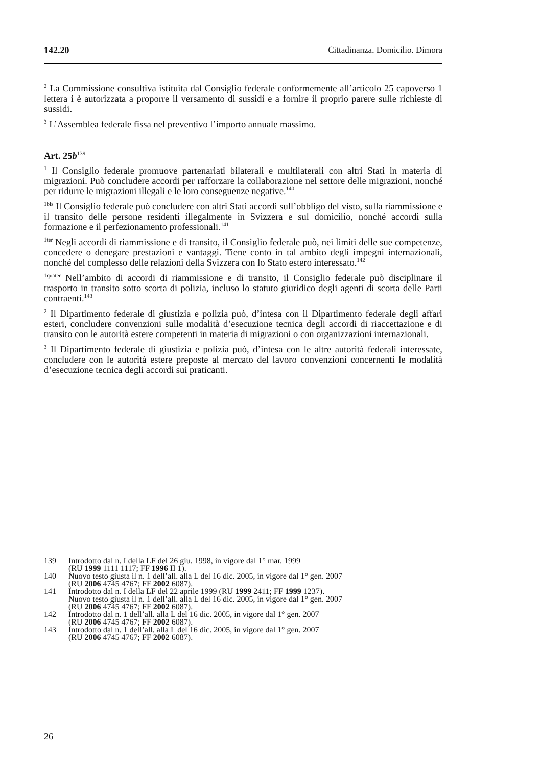142.20 Cittadinanza. Domicilio. Dimora
<sup>2</sup> La Commissione consultiva istituita dal Consiglio federale conformemente all’articolo 25 capoverso 1 lettera i è autorizzata a proporre il versamento di sussidi e a fornire il proprio parere sulle richieste di sussidi.
<sup>3</sup> L’Assemblea federale fissa nel preventivo l’importo annuale massimo.
Art. 25b<sup>139</sup>
<sup>1</sup> Il Consiglio federale promuove partenariati bilaterali e multilaterali con altri Stati in materia di migrazioni. Può concludere accordi per rafforzare la collaborazione nel settore delle migrazioni, nonché per ridurre le migrazioni illegali e le loro conseguenze negative.<sup>140</sup>
<sup>1bis</sup> Il Consiglio federale può concludere con altri Stati accordi sull’obbligo del visto, sulla riammissione e il transito delle persone residenti illegalmente in Svizzera e sul domicilio, nonché accordi sulla formazione e il perfezionamento professionali.<sup>141</sup>
<sup>1ter</sup> Negli accordi di riammissione e di transito, il Consiglio federale può, nei limiti delle sue competenze, concedere o denegare prestazioni e vantaggi. Tiene conto in tal ambito degli impegni internazionali, nonché del complesso delle relazioni della Svizzera con lo Stato estero interessato.<sup>142</sup>
<sup>1quater</sup> Nell’ambito di accordi di riammissione e di transito, il Consiglio federale può disciplinare il trasporto in transito sotto scorta di polizia, incluso lo statuto giuridico degli agenti di scorta delle Parti contraenti.<sup>143</sup>
<sup>2</sup> Il Dipartimento federale di giustizia e polizia può, d’intesa con il Dipartimento federale degli affari esteri, concludere convenzioni sulle modalità d’esecuzione tecnica degli accordi di riaccettazione e di transito con le autorità estere competenti in materia di migrazioni o con organizzazioni internazionali.
<sup>3</sup> Il Dipartimento federale di giustizia e polizia può, d’intesa con le altre autorità federali interessate, concludere con le autorità estere preposte al mercato del lavoro convenzioni concernenti le modalità d’esecuzione tecnica degli accordi sui praticanti.
139 Introdotto dal n. I della LF del 26 giu. 1998, in vigore dal 1° mar. 1999
(RU 1999 1111 1117; FF 1996 II 1).
140 Nuovo testo giusta il n. 1 dell’all. alla L del 16 dic. 2005, in vigore dal 1° gen. 2007
(RU 2006 4745 4767; FF 2002 6087).
141 Introdotto dal n. I della LF del 22 aprile 1999 (RU 1999 2411; FF 1999 1237).
Nuovo testo giusta il n. 1 dell’all. alla L del 16 dic. 2005, in vigore dal 1° gen. 2007
(RU 2006 4745 4767; FF 2002 6087).
142 Introdotto dal n. 1 dell’all. alla L del 16 dic. 2005, in vigore dal 1° gen. 2007
(RU 2006 4745 4767; FF 2002 6087).
143 Introdotto dal n. 1 dell’all. alla L del 16 dic. 2005, in vigore dal 1° gen. 2007
(RU 2006 4745 4767; FF 2002 6087).
26